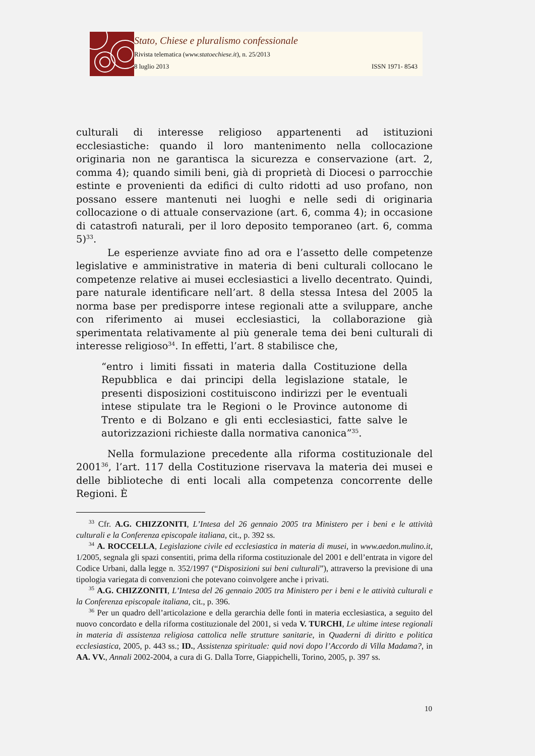Stato, Chiese e pluralismo confessionale
Rivista telematica (www.statoechiese.it), n. 25/2013
8 luglio 2013 ISSN 1971- 8543
culturali di interesse religioso appartenenti ad istituzioni ecclesiastiche: quando il loro mantenimento nella collocazione originaria non ne garantisca la sicurezza e conservazione (art. 2, comma 4); quando simili beni, già di proprietà di Diocesi o parrocchie estinte e provenienti da edifici di culto ridotti ad uso profano, non possano essere mantenuti nei luoghi e nelle sedi di originaria collocazione o di attuale conservazione (art. 6, comma 4); in occasione di catastrofi naturali, per il loro deposito temporaneo (art. 6, comma 5)<sup>33</sup>.
Le esperienze avviate fino ad ora e l’assetto delle competenze legislative e amministrative in materia di beni culturali collocano le competenze relative ai musei ecclesiastici a livello decentrato. Quindi, pare naturale identificare nell’art. 8 della stessa Intesa del 2005 la norma base per predisporre intese regionali atte a sviluppare, anche con riferimento ai musei ecclesiastici, la collaborazione già sperimentata relativamente al più generale tema dei beni culturali di interesse religioso<sup>34</sup>. In effetti, l’art. 8 stabilisce che,
“entro i limiti fissati in materia dalla Costituzione della Repubblica e dai principi della legislazione statale, le presenti disposizioni costituiscono indirizzi per le eventuali intese stipulate tra le Regioni o le Province autonome di Trento e di Bolzano e gli enti ecclesiastici, fatte salve le autorizzazioni richieste dalla normativa canonica”<sup>35</sup>.
Nella formulazione precedente alla riforma costituzionale del 2001<sup>36</sup>, l’art. 117 della Costituzione riservava la materia dei musei e delle biblioteche di enti locali alla competenza concorrente delle Regioni. È
<sup>33</sup> Cfr. A.G. CHIZZONITI, L’Intesa del 26 gennaio 2005 tra Ministero per i beni e le attività culturali e la Conferenza episcopale italiana, cit., p. 392 ss.
<sup>34</sup> A. ROCCELLA, Legislazione civile ed ecclesiastica in materia di musei, in www.aedon.mulino.it, 1/2005, segnala gli spazi consentiti, prima della riforma costituzionale del 2001 e dell’entrata in vigore del Codice Urbani, dalla legge n. 352/1997 (“Disposizioni sui beni culturali”), attraverso la previsione di una tipologia variegata di convenzioni che potevano coinvolgere anche i privati.
<sup>35</sup> A.G. CHIZZONITI, L’Intesa del 26 gennaio 2005 tra Ministero per i beni e le attività culturali e la Conferenza episcopale italiana, cit., p. 396.
<sup>36</sup> Per un quadro dell’articolazione e della gerarchia delle fonti in materia ecclesiastica, a seguito del nuovo concordato e della riforma costituzionale del 2001, si veda V. TURCHI, Le ultime intese regionali in materia di assistenza religiosa cattolica nelle strutture sanitarie, in Quaderni di diritto e politica ecclesiastica, 2005, p. 443 ss.; ID., Assistenza spirituale: quid novi dopo l’Accordo di Villa Madama?, in AA. VV., Annali 2002-2004, a cura di G. Dalla Torre, Giappichelli, Torino, 2005, p. 397 ss.
10